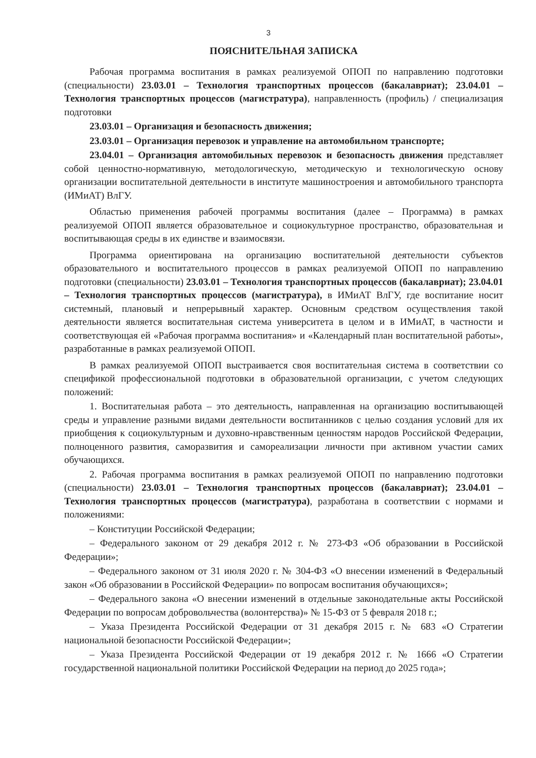3
ПОЯСНИТЕЛЬНАЯ ЗАПИСКА
Рабочая программа воспитания в рамках реализуемой ОПОП по направлению подготовки (специальности) 23.03.01 – Технология транспортных процессов (бакалавриат); 23.04.01 – Технология транспортных процессов (магистратура), направленность (профиль) / специализация подготовки
23.03.01 – Организация и безопасность движения;
23.03.01 – Организация перевозок и управление на автомобильном транспорте;
23.04.01 – Организация автомобильных перевозок и безопасность движения представляет собой ценностно-нормативную, методологическую, методическую и технологическую основу организации воспитательной деятельности в институте машиностроения и автомобильного транспорта (ИМиАТ) ВлГУ.
Областью применения рабочей программы воспитания (далее – Программа) в рамках реализуемой ОПОП является образовательное и социокультурное пространство, образовательная и воспитывающая среды в их единстве и взаимосвязи.
Программа ориентирована на организацию воспитательной деятельности субъектов образовательного и воспитательного процессов в рамках реализуемой ОПОП по направлению подготовки (специальности) 23.03.01 – Технология транспортных процессов (бакалавриат); 23.04.01 – Технология транспортных процессов (магистратура), в ИМиАТ ВлГУ, где воспитание носит системный, плановый и непрерывный характер. Основным средством осуществления такой деятельности является воспитательная система университета в целом и в ИМиАТ, в частности и соответствующая ей «Рабочая программа воспитания» и «Календарный план воспитательной работы», разработанные в рамках реализуемой ОПОП.
В рамках реализуемой ОПОП выстраивается своя воспитательная система в соответствии со спецификой профессиональной подготовки в образовательной организации, с учетом следующих положений:
1. Воспитательная работа – это деятельность, направленная на организацию воспитывающей среды и управление разными видами деятельности воспитанников с целью создания условий для их приобщения к социокультурным и духовно-нравственным ценностям народов Российской Федерации, полноценного развития, саморазвития и самореализации личности при активном участии самих обучающихся.
2. Рабочая программа воспитания в рамках реализуемой ОПОП по направлению подготовки (специальности) 23.03.01 – Технология транспортных процессов (бакалавриат); 23.04.01 – Технология транспортных процессов (магистратура), разработана в соответствии с нормами и положениями:
– Конституции Российской Федерации;
– Федерального законом от 29 декабря 2012 г. № 273-ФЗ «Об образовании в Российской Федерации»;
– Федерального законом от 31 июля 2020 г. № 304-ФЗ «О внесении изменений в Федеральный закон «Об образовании в Российской Федерации» по вопросам воспитания обучающихся»;
– Федерального закона «О внесении изменений в отдельные законодательные акты Российской Федерации по вопросам добровольчества (волонтерства)» № 15-ФЗ от 5 февраля 2018 г.;
– Указа Президента Российской Федерации от 31 декабря 2015 г. № 683 «О Стратегии национальной безопасности Российской Федерации»;
– Указа Президента Российской Федерации от 19 декабря 2012 г. № 1666 «О Стратегии государственной национальной политики Российской Федерации на период до 2025 года»;